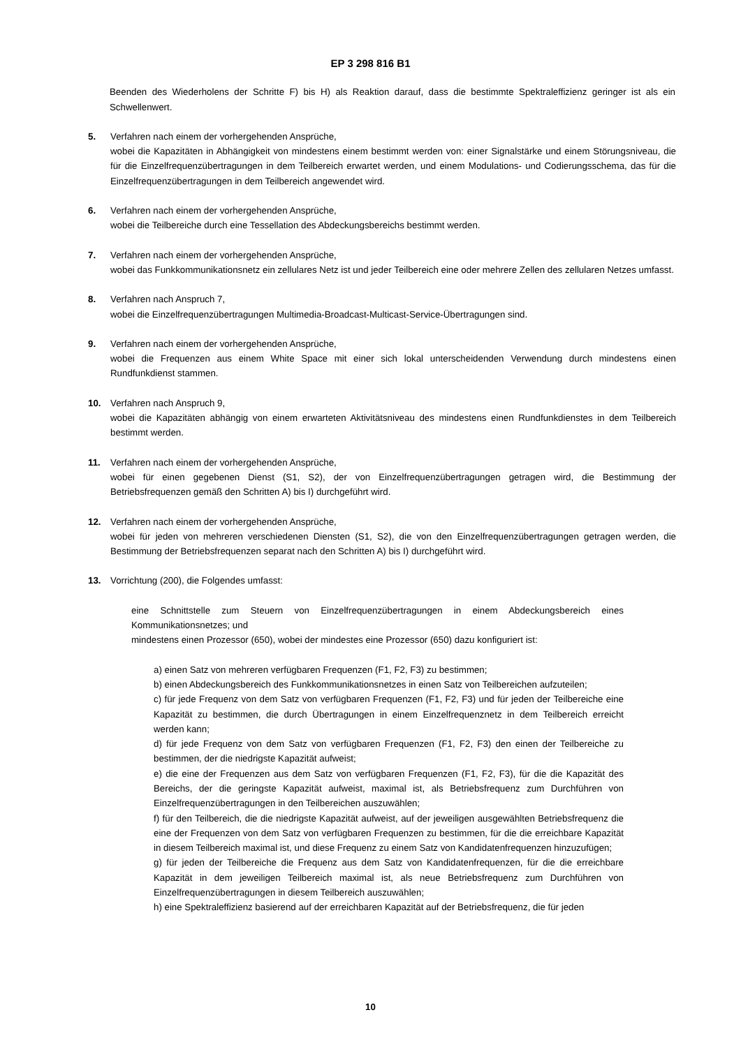EP 3 298 816 B1
Beenden des Wiederholens der Schritte F) bis H) als Reaktion darauf, dass die bestimmte Spektraleffizienz geringer ist als ein Schwellenwert.
5. Verfahren nach einem der vorhergehenden Ansprüche,
wobei die Kapazitäten in Abhängigkeit von mindestens einem bestimmt werden von: einer Signalstärke und einem Störungsniveau, die für die Einzelfrequenzübertragungen in dem Teilbereich erwartet werden, und einem Modulations- und Codierungsschema, das für die Einzelfrequenzübertragungen in dem Teilbereich angewendet wird.
6. Verfahren nach einem der vorhergehenden Ansprüche,
wobei die Teilbereiche durch eine Tessellation des Abdeckungsbereichs bestimmt werden.
7. Verfahren nach einem der vorhergehenden Ansprüche,
wobei das Funkkommunikationsnetz ein zellulares Netz ist und jeder Teilbereich eine oder mehrere Zellen des zellularen Netzes umfasst.
8. Verfahren nach Anspruch 7,
wobei die Einzelfrequenzübertragungen Multimedia-Broadcast-Multicast-Service-Übertragungen sind.
9. Verfahren nach einem der vorhergehenden Ansprüche,
wobei die Frequenzen aus einem White Space mit einer sich lokal unterscheidenden Verwendung durch mindestens einen Rundfunkdienst stammen.
10. Verfahren nach Anspruch 9,
wobei die Kapazitäten abhängig von einem erwarteten Aktivitätsniveau des mindestens einen Rundfunkdienstes in dem Teilbereich bestimmt werden.
11. Verfahren nach einem der vorhergehenden Ansprüche,
wobei für einen gegebenen Dienst (S1, S2), der von Einzelfrequenzübertragungen getragen wird, die Bestimmung der Betriebsfrequenzen gemäß den Schritten A) bis I) durchgeführt wird.
12. Verfahren nach einem der vorhergehenden Ansprüche,
wobei für jeden von mehreren verschiedenen Diensten (S1, S2), die von den Einzelfrequenzübertragungen getragen werden, die Bestimmung der Betriebsfrequenzen separat nach den Schritten A) bis I) durchgeführt wird.
13. Vorrichtung (200), die Folgendes umfasst:
eine Schnittstelle zum Steuern von Einzelfrequenzübertragungen in einem Abdeckungsbereich eines Kommunikationsnetzes; und
mindestens einen Prozessor (650), wobei der mindestes eine Prozessor (650) dazu konfiguriert ist:
a) einen Satz von mehreren verfügbaren Frequenzen (F1, F2, F3) zu bestimmen;
b) einen Abdeckungsbereich des Funkkommunikationsnetzes in einen Satz von Teilbereichen aufzuteilen;
c) für jede Frequenz von dem Satz von verfügbaren Frequenzen (F1, F2, F3) und für jeden der Teilbereiche eine Kapazität zu bestimmen, die durch Übertragungen in einem Einzelfrequenznetz in dem Teilbereich erreicht werden kann;
d) für jede Frequenz von dem Satz von verfügbaren Frequenzen (F1, F2, F3) den einen der Teilbereiche zu bestimmen, der die niedrigste Kapazität aufweist;
e) die eine der Frequenzen aus dem Satz von verfügbaren Frequenzen (F1, F2, F3), für die die Kapazität des Bereichs, der die geringste Kapazität aufweist, maximal ist, als Betriebsfrequenz zum Durchführen von Einzelfrequenzübertragungen in den Teilbereichen auszuwählen;
f) für den Teilbereich, die die niedrigste Kapazität aufweist, auf der jeweiligen ausgewählten Betriebsfrequenz die eine der Frequenzen von dem Satz von verfügbaren Frequenzen zu bestimmen, für die die erreichbare Kapazität in diesem Teilbereich maximal ist, und diese Frequenz zu einem Satz von Kandidatenfrequenzen hinzuzufügen;
g) für jeden der Teilbereiche die Frequenz aus dem Satz von Kandidatenfrequenzen, für die die erreichbare Kapazität in dem jeweiligen Teilbereich maximal ist, als neue Betriebsfrequenz zum Durchführen von Einzelfrequenzübertragungen in diesem Teilbereich auszuwählen;
h) eine Spektraleffizienz basierend auf der erreichbaren Kapazität auf der Betriebsfrequenz, die für jeden
10